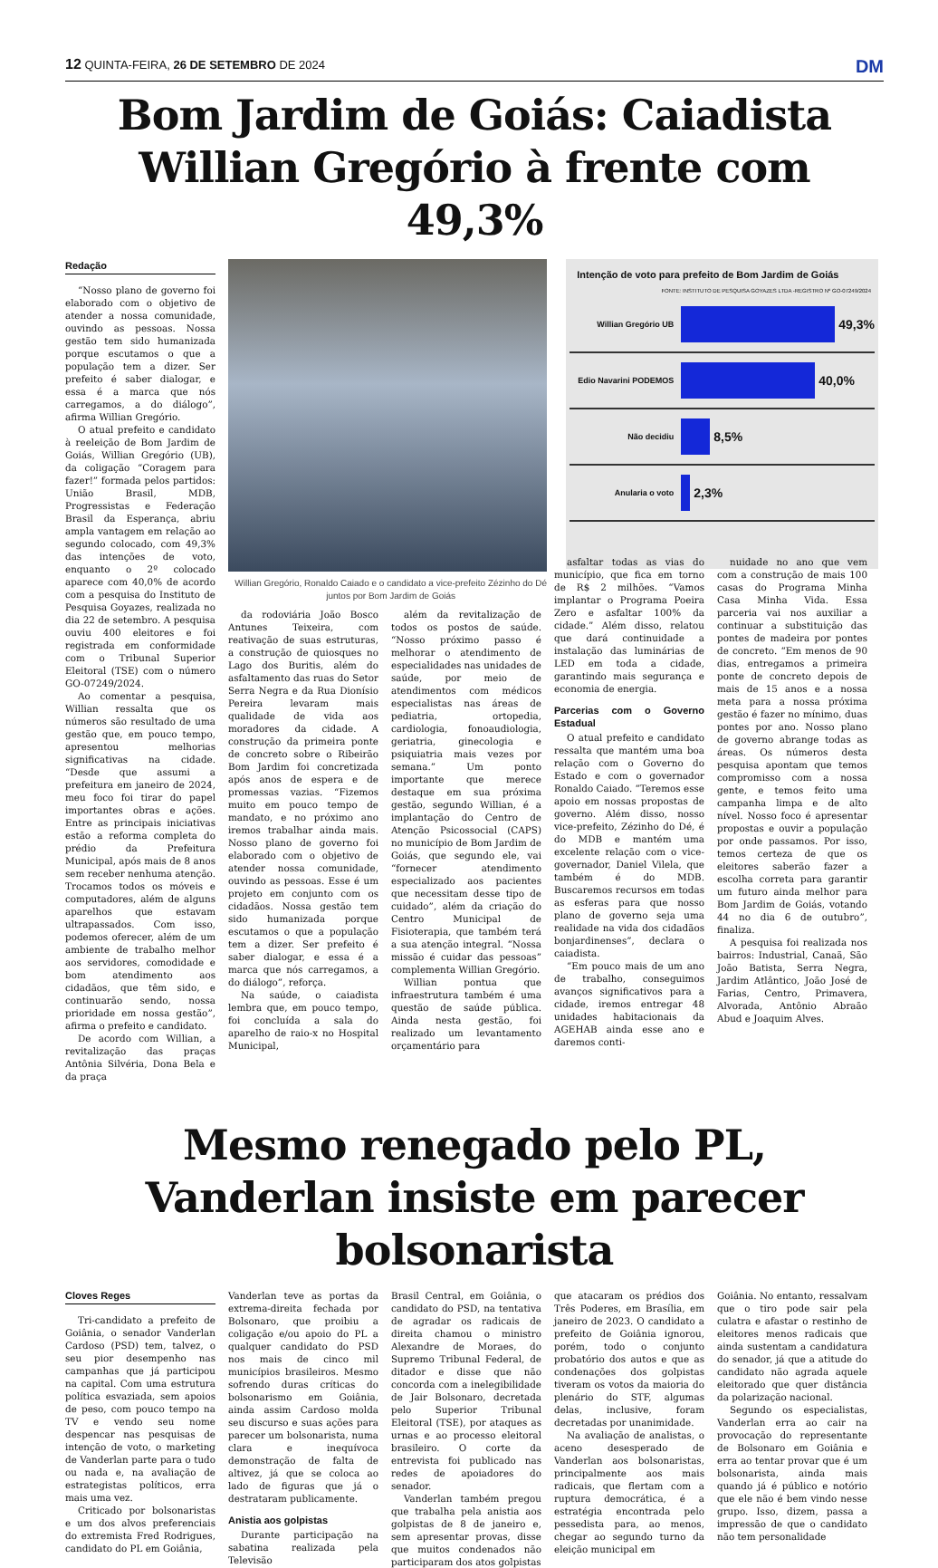12 QUINTA-FEIRA, 26 DE SETEMBRO DE 2024 DM
Bom Jardim de Goiás: Caiadista Willian Gregório à frente com 49,3%
Redação
“Nosso plano de governo foi elaborado com o objetivo de atender a nossa comunidade, ouvindo as pessoas. Nossa gestão tem sido humanizada porque escutamos o que a população tem a dizer. Ser prefeito é saber dialogar, e essa é a marca que nós carregamos, a do diálogo”, afirma Willian Gregório.
O atual prefeito e candidato à reeleição de Bom Jardim de Goiás, Willian Gregório (UB), da coligação “Coragem para fazer!” formada pelos partidos: União Brasil, MDB, Progressistas e Federação Brasil da Esperança, abriu ampla vantagem em relação ao segundo colocado, com 49,3% das intenções de voto, enquanto o 2º colocado aparece com 40,0% de acordo com a pesquisa do Instituto de Pesquisa Goyazes, realizada no dia 22 de setembro. A pesquisa ouviu 400 eleitores e foi registrada em conformidade com o Tribunal Superior Eleitoral (TSE) com o número GO-07249/2024.
Ao comentar a pesquisa, Willian ressalta que os números são resultado de uma gestão que, em pouco tempo, apresentou melhorias significativas na cidade. “Desde que assumi a prefeitura em janeiro de 2024, meu foco foi tirar do papel importantes obras e ações. Entre as principais iniciativas estão a reforma completa do prédio da Prefeitura Municipal, após mais de 8 anos sem receber nenhuma atenção. Trocamos todos os móveis e computadores, além de alguns aparelhos que estavam ultrapassados. Com isso, podemos oferecer, além de um ambiente de trabalho melhor aos servidores, comodidade e bom atendimento aos cidadãos, que têm sido, e continuarão sendo, nossa prioridade em nossa gestão”, afirma o prefeito e candidato.
De acordo com Willian, a revitalização das praças Antônia Silvéria, Dona Bela e da praça
Willian Gregório, Ronaldo Caiado e o candidato a vice-prefeito Zézinho do Dé juntos por Bom Jardim de Goiás
Intenção de voto para prefeito de Bom Jardim de Goiás
FONTE: INSTITUTO DE PESQUISA GOYAZES LTDA -REGISTRO Nº GO-07249/2024
Willian Gregório UB 49,3%
Edio Navarini PODEMOS 40,0%
Não decidiu 8,5%
Anularia o voto 2,3%
da rodoviária João Bosco Antunes Teixeira, com reativação de suas estruturas, a construção de quiosques no Lago dos Buritis, além do asfaltamento das ruas do Setor Serra Negra e da Rua Dionísio Pereira levaram mais qualidade de vida aos moradores da cidade. A construção da primeira ponte de concreto sobre o Ribeirão Bom Jardim foi concretizada após anos de espera e de promessas vazias. “Fizemos muito em pouco tempo de mandato, e no próximo ano iremos trabalhar ainda mais. Nosso plano de governo foi elaborado com o objetivo de atender nossa comunidade, ouvindo as pessoas. Esse é um projeto em conjunto com os cidadãos. Nossa gestão tem sido humanizada porque escutamos o que a população tem a dizer. Ser prefeito é saber dialogar, e essa é a marca que nós carregamos, a do diálogo”, reforça.
Na saúde, o caiadista lembra que, em pouco tempo, foi concluída a sala do aparelho de raio-x no Hospital Municipal,
além da revitalização de todos os postos de saúde. “Nosso próximo passo é melhorar o atendimento de especialidades nas unidades de saúde, por meio de atendimentos com médicos especialistas nas áreas de pediatria, ortopedia, cardiologia, fonoaudiologia, geriatria, ginecologia e psiquiatria mais vezes por semana.” Um ponto importante que merece destaque em sua próxima gestão, segundo Willian, é a implantação do Centro de Atenção Psicossocial (CAPS) no município de Bom Jardim de Goiás, que segundo ele, vai “fornecer atendimento especializado aos pacientes que necessitam desse tipo de cuidado”, além da criação do Centro Municipal de Fisioterapia, que também terá a sua atenção integral. “Nossa missão é cuidar das pessoas” complementa Willian Gregório.
Willian pontua que infraestrutura também é uma questão de saúde pública. Ainda nesta gestão, foi realizado um levantamento orçamentário para
asfaltar todas as vias do município, que fica em torno de R$ 2 milhões. “Vamos implantar o Programa Poeira Zero e asfaltar 100% da cidade.” Além disso, relatou que dará continuidade a instalação das luminárias de LED em toda a cidade, garantindo mais segurança e economia de energia.
Parcerias com o Governo Estadual
O atual prefeito e candidato ressalta que mantém uma boa relação com o Governo do Estado e com o governador Ronaldo Caiado. “Teremos esse apoio em nossas propostas de governo. Além disso, nosso vice-prefeito, Zézinho do Dé, é do MDB e mantém uma excelente relação com o vice-governador, Daniel Vilela, que também é do MDB. Buscaremos recursos em todas as esferas para que nosso plano de governo seja uma realidade na vida dos cidadãos bonjardinenses”, declara o caiadista.
“Em pouco mais de um ano de trabalho, conseguimos avanços significativos para a cidade, iremos entregar 48 unidades habitacionais da AGEHAB ainda esse ano e daremos conti-
nuidade no ano que vem com a construção de mais 100 casas do Programa Minha Casa Minha Vida. Essa parceria vai nos auxiliar a continuar a substituição das pontes de madeira por pontes de concreto. “Em menos de 90 dias, entregamos a primeira ponte de concreto depois de mais de 15 anos e a nossa meta para a nossa próxima gestão é fazer no mínimo, duas pontes por ano. Nosso plano de governo abrange todas as áreas. Os números desta pesquisa apontam que temos compromisso com a nossa gente, e temos feito uma campanha limpa e de alto nível. Nosso foco é apresentar propostas e ouvir a população por onde passamos. Por isso, temos certeza de que os eleitores saberão fazer a escolha correta para garantir um futuro ainda melhor para Bom Jardim de Goiás, votando 44 no dia 6 de outubro”, finaliza.
A pesquisa foi realizada nos bairros: Industrial, Canaã, São João Batista, Serra Negra, Jardim Atlântico, João José de Farias, Centro, Primavera, Alvorada, Antônio Abraão Abud e Joaquim Alves.
Mesmo renegado pelo PL, Vanderlan insiste em parecer bolsonarista
Cloves Reges
Tri-candidato a prefeito de Goiânia, o senador Vanderlan Cardoso (PSD) tem, talvez, o seu pior desempenho nas campanhas que já participou na capital. Com uma estrutura política esvaziada, sem apoios de peso, com pouco tempo na TV e vendo seu nome despencar nas pesquisas de intenção de voto, o marketing de Vanderlan parte para o tudo ou nada e, na avaliação de estrategistas políticos, erra mais uma vez.
Criticado por bolsonaristas e um dos alvos preferenciais do extremista Fred Rodrigues, candidato do PL em Goiânia,
Vanderlan teve as portas da extrema-direita fechada por Bolsonaro, que proibiu a coligação e/ou apoio do PL a qualquer candidato do PSD nos mais de cinco mil municípios brasileiros. Mesmo sofrendo duras críticas do bolsonarismo em Goiânia, ainda assim Cardoso molda seu discurso e suas ações para parecer um bolsonarista, numa clara e inequívoca demonstração de falta de altivez, já que se coloca ao lado de figuras que já o destrataram publicamente.
Anistia aos golpistas
Durante participação na sabatina realizada pela Televisão
Brasil Central, em Goiânia, o candidato do PSD, na tentativa de agradar os radicais de direita chamou o ministro Alexandre de Moraes, do Supremo Tribunal Federal, de ditador e disse que não concorda com a inelegibilidade de Jair Bolsonaro, decretada pelo Superior Tribunal Eleitoral (TSE), por ataques as urnas e ao processo eleitoral brasileiro. O corte da entrevista foi publicado nas redes de apoiadores do senador.
Vanderlan também pregou que trabalha pela anistia aos golpistas de 8 de janeiro e, sem apresentar provas, disse que muitos condenados não participaram dos atos golpistas
que atacaram os prédios dos Três Poderes, em Brasília, em janeiro de 2023. O candidato a prefeito de Goiânia ignorou, porém, todo o conjunto probatório dos autos e que as condenações dos golpistas tiveram os votos da maioria do plenário do STF, algumas delas, inclusive, foram decretadas por unanimidade.
Na avaliação de analistas, o aceno desesperado de Vanderlan aos bolsonaristas, principalmente aos mais radicais, que flertam com a ruptura democrática, é a estratégia encontrada pelo pessedista para, ao menos, chegar ao segundo turno da eleição municipal em
Goiânia. No entanto, ressalvam que o tiro pode sair pela culatra e afastar o restinho de eleitores menos radicais que ainda sustentam a candidatura do senador, já que a atitude do candidato não agrada aquele eleitorado que quer distância da polarização nacional.
Segundo os especialistas, Vanderlan erra ao cair na provocação do representante de Bolsonaro em Goiânia e erra ao tentar provar que é um bolsonarista, ainda mais quando já é público e notório que ele não é bem vindo nesse grupo. Isso, dizem, passa a impressão de que o candidato não tem personalidade